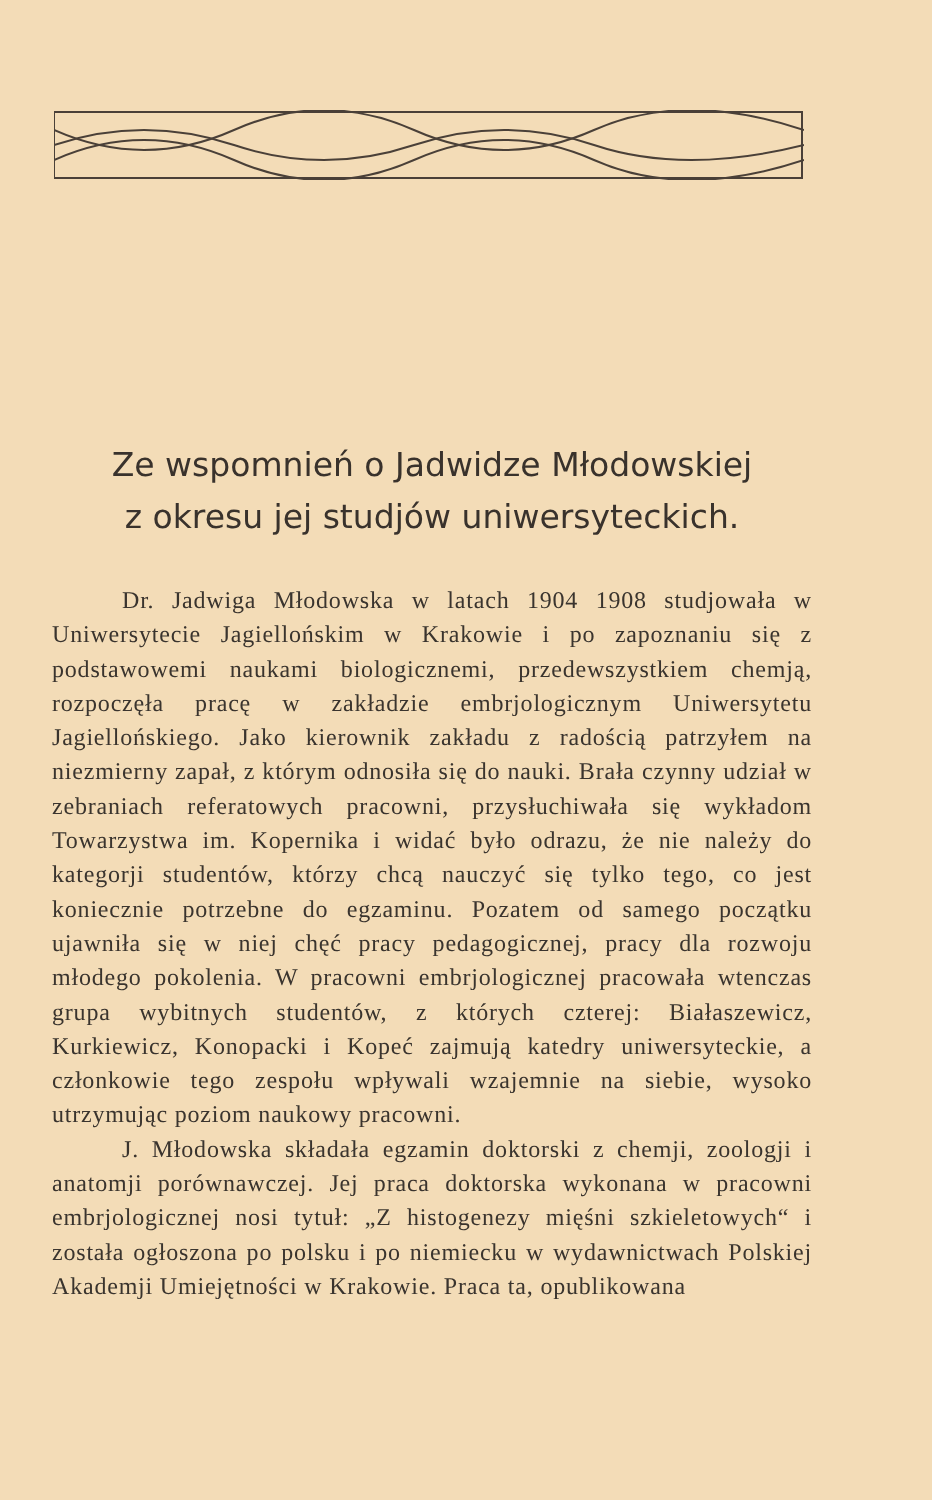Ze wspomnień o Jadwidze Młodowskiej
z okresu jej studjów uniwersyteckich.
Dr. Jadwiga Młodowska w latach 1904 1908 studjowała w Uniwersytecie Jagiellońskim w Krakowie i po zapoznaniu się z podstawowemi naukami biologicznemi, przedewszystkiem chemją, rozpoczęła pracę w zakładzie embrjologicznym Uniwersytetu Jagiellońskiego. Jako kierownik zakładu z radością patrzyłem na niezmierny zapał, z którym odnosiła się do nauki. Brała czynny udział w zebraniach referatowych pracowni, przysłuchiwała się wykładom Towarzystwa im. Kopernika i widać było odrazu, że nie należy do kategorji studentów, którzy chcą nauczyć się tylko tego, co jest koniecznie potrzebne do egzaminu. Pozatem od samego początku ujawniła się w niej chęć pracy pedagogicznej, pracy dla rozwoju młodego pokolenia. W pracowni embrjologicznej pracowała wtenczas grupa wybitnych studentów, z których czterej: Białaszewicz, Kurkiewicz, Konopacki i Kopeć zajmują katedry uniwersyteckie, a członkowie tego zespołu wpływali wzajemnie na siebie, wysoko utrzymując poziom naukowy pracowni.
J. Młodowska składała egzamin doktorski z chemji, zoologji i anatomji porównawczej. Jej praca doktorska wykonana w pracowni embrjologicznej nosi tytuł: „Z histogenezy mięśni szkieletowych“ i została ogłoszona po polsku i po niemiecku w wydawnictwach Polskiej Akademji Umiejętności w Krakowie. Praca ta, opublikowana